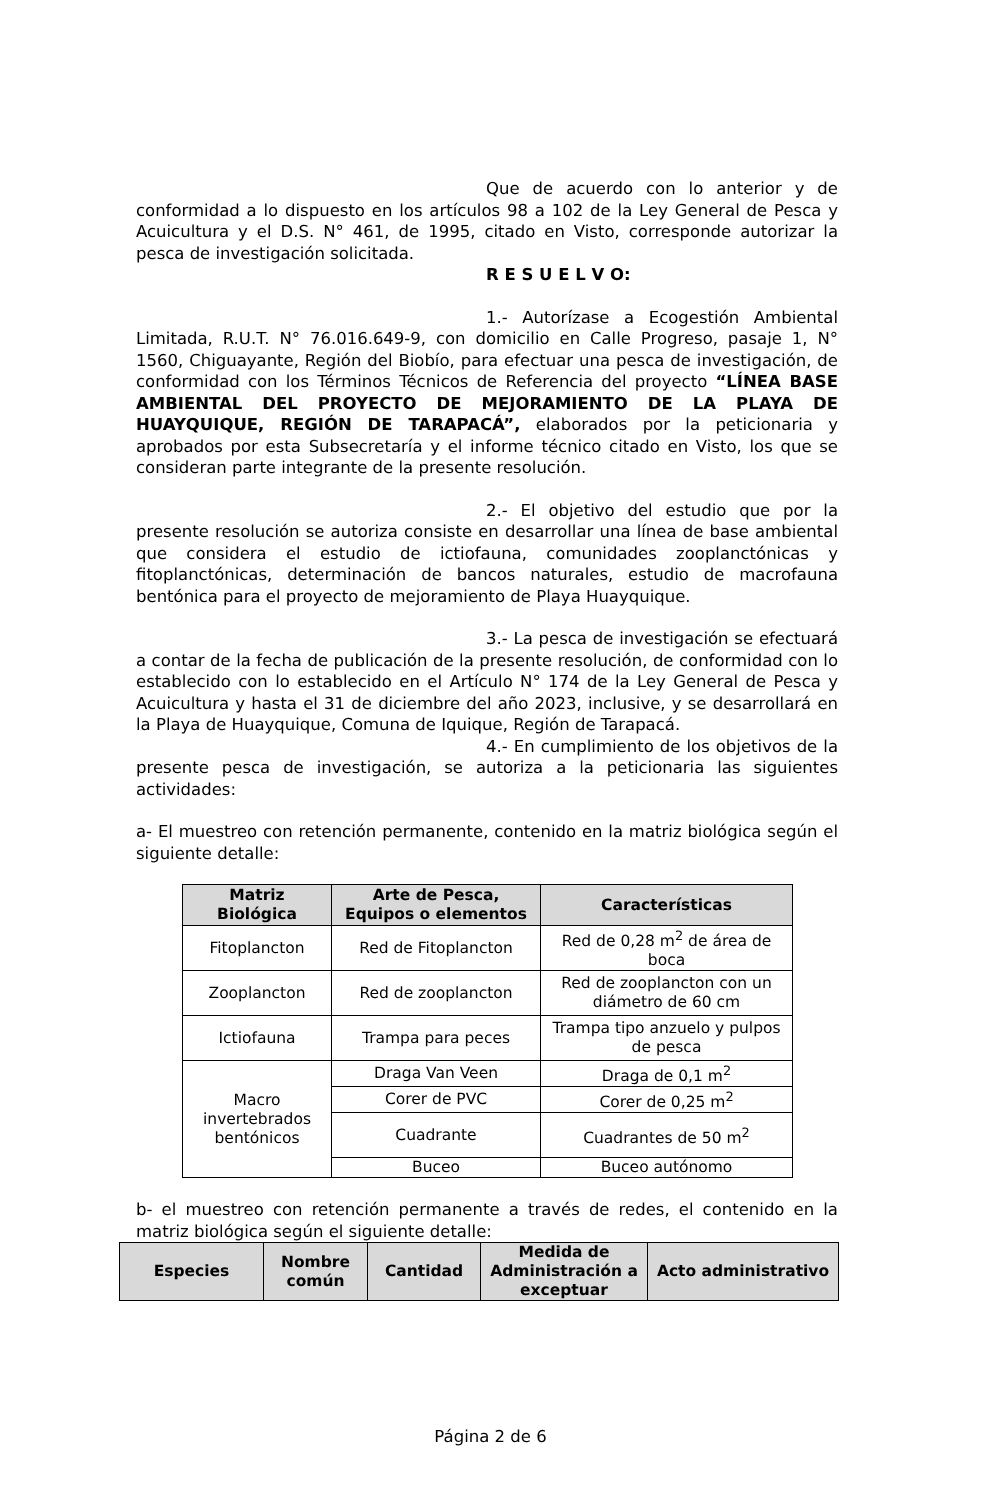Que de acuerdo con lo anterior y de conformidad a lo dispuesto en los artículos 98 a 102 de la Ley General de Pesca y Acuicultura y el D.S. N° 461, de 1995, citado en Visto, corresponde autorizar la pesca de investigación solicitada.
R E S U E L V O:
1.- Autorízase a Ecogestión Ambiental Limitada, R.U.T. N° 76.016.649-9, con domicilio en Calle Progreso, pasaje 1, N° 1560, Chiguayante, Región del Biobío, para efectuar una pesca de investigación, de conformidad con los Términos Técnicos de Referencia del proyecto “LÍNEA BASE AMBIENTAL DEL PROYECTO DE MEJORAMIENTO DE LA PLAYA DE HUAYQUIQUE, REGIÓN DE TARAPACÁ”, elaborados por la peticionaria y aprobados por esta Subsecretaría y el informe técnico citado en Visto, los que se consideran parte integrante de la presente resolución.
2.- El objetivo del estudio que por la presente resolución se autoriza consiste en desarrollar una línea de base ambiental que considera el estudio de ictiofauna, comunidades zooplanctónicas y fitoplanctónicas, determinación de bancos naturales, estudio de macrofauna bentónica para el proyecto de mejoramiento de Playa Huayquique.
3.- La pesca de investigación se efectuará a contar de la fecha de publicación de la presente resolución, de conformidad con lo establecido con lo establecido en el Artículo N° 174 de la Ley General de Pesca y Acuicultura y hasta el 31 de diciembre del año 2023, inclusive, y se desarrollará en la Playa de Huayquique, Comuna de Iquique, Región de Tarapacá.
4.- En cumplimiento de los objetivos de la presente pesca de investigación, se autoriza a la peticionaria las siguientes actividades:
a- El muestreo con retención permanente, contenido en la matriz biológica según el siguiente detalle:
| Matriz Biológica | Arte de Pesca, Equipos o elementos | Características |
| --- | --- | --- |
| Fitoplancton | Red de Fitoplancton | Red de 0,28 m<sup>2</sup> de área de boca |
| Zooplancton | Red de zooplancton | Red de zooplancton con un diámetro de 60 cm |
| Ictiofauna | Trampa para peces | Trampa tipo anzuelo y pulpos de pesca |
| Macro invertebrados bentónicos | Draga Van Veen | Draga de 0,1 m<sup>2</sup> |
| | Corer de PVC | Corer de 0,25 m<sup>2</sup> |
| | Cuadrante | Cuadrantes de 50 m<sup>2</sup> |
| | Buceo | Buceo autónomo |
b- el muestreo con retención permanente a través de redes, el contenido en la matriz biológica según el siguiente detalle:
| Especies | Nombre común | Cantidad | Medida de Administración a exceptuar | Acto administrativo |
| --- | --- | --- | --- | --- |
Página 2 de 6